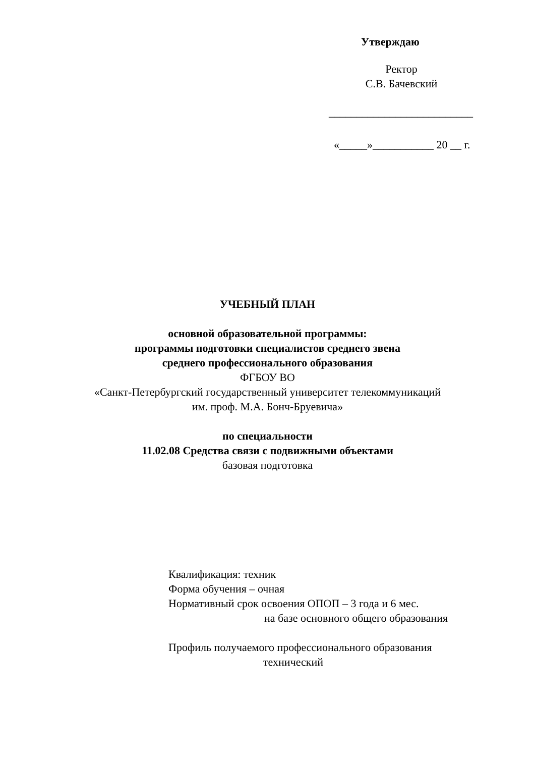Утверждаю
Ректор
С.В. Бачевский
__________________________
«_____»___________ 20 __ г.
УЧЕБНЫЙ ПЛАН
основной образовательной программы:
программы подготовки специалистов среднего звена
среднего профессионального образования
ФГБОУ ВО
«Санкт-Петербургский государственный университет телекоммуникаций
им. проф. М.А. Бонч-Бруевича»
по специальности
11.02.08 Средства связи с подвижными объектами
базовая подготовка
Квалификация: техник
Форма обучения – очная
Нормативный срок освоения ОПОП – 3 года и 6 мес.
на базе основного общего образования
Профиль получаемого профессионального образования
технический